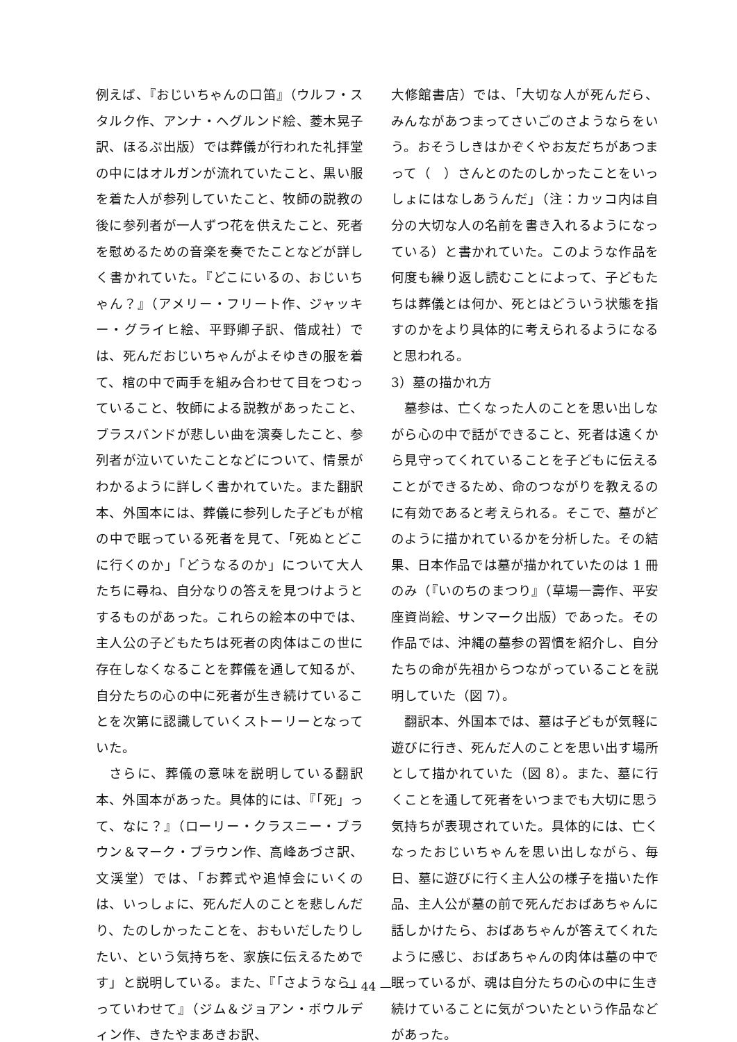例えば、『おじいちゃんの口笛』（ウルフ・スタルク作、アンナ・ヘグルンド絵、菱木晃子訳、ほるぷ出版）では葬儀が行われた礼拝堂の中にはオルガンが流れていたこと、黒い服を着た人が参列していたこと、牧師の説教の後に参列者が一人ずつ花を供えたこと、死者を慰めるための音楽を奏でたことなどが詳しく書かれていた。『どこにいるの、おじいちゃん？』（アメリー・フリート作、ジャッキー・グライヒ絵、平野卿子訳、偕成社）では、死んだおじいちゃんがよそゆきの服を着て、棺の中で両手を組み合わせて目をつむっていること、牧師による説教があったこと、ブラスバンドが悲しい曲を演奏したこと、参列者が泣いていたことなどについて、情景がわかるように詳しく書かれていた。また翻訳本、外国本には、葬儀に参列した子どもが棺の中で眠っている死者を見て、「死ぬとどこに行くのか」「どうなるのか」について大人たちに尋ね、自分なりの答えを見つけようとするものがあった。これらの絵本の中では、主人公の子どもたちは死者の肉体はこの世に存在しなくなることを葬儀を通して知るが、自分たちの心の中に死者が生き続けていることを次第に認識していくストーリーとなっていた。
さらに、葬儀の意味を説明している翻訳本、外国本があった。具体的には、『「死」って、なに？』（ローリー・クラスニー・ブラウン＆マーク・ブラウン作、高峰あづさ訳、文渓堂）では、「お葬式や追悼会にいくのは、いっしょに、死んだ人のことを悲しんだり、たのしかったことを、おもいだしたりしたい、という気持ちを、家族に伝えるためです」と説明している。また、『「さようなら」っていわせて』（ジム＆ジョアン・ボウルディン作、きたやまあきお訳、
大修館書店）では、「大切な人が死んだら、みんながあつまってさいごのさようならをいう。おそうしきはかぞくやお友だちがあつまって（　）さんとのたのしかったことをいっしょにはなしあうんだ」（注：カッコ内は自分の大切な人の名前を書き入れるようになっている）と書かれていた。このような作品を何度も繰り返し読むことによって、子どもたちは葬儀とは何か、死とはどういう状態を指すのかをより具体的に考えられるようになると思われる。
3）墓の描かれ方
墓参は、亡くなった人のことを思い出しながら心の中で話ができること、死者は遠くから見守ってくれていることを子どもに伝えることができるため、命のつながりを教えるのに有効であると考えられる。そこで、墓がどのように描かれているかを分析した。その結果、日本作品では墓が描かれていたのは 1 冊のみ（『いのちのまつり』（草場一壽作、平安座資尚絵、サンマーク出版）であった。その作品では、沖縄の墓参の習慣を紹介し、自分たちの命が先祖からつながっていることを説明していた（図 7）。
翻訳本、外国本では、墓は子どもが気軽に遊びに行き、死んだ人のことを思い出す場所として描かれていた（図 8）。また、墓に行くことを通して死者をいつまでも大切に思う気持ちが表現されていた。具体的には、亡くなったおじいちゃんを思い出しながら、毎日、墓に遊びに行く主人公の様子を描いた作品、主人公が墓の前で死んだおばあちゃんに話しかけたら、おばあちゃんが答えてくれたように感じ、おばあちゃんの肉体は墓の中で眠っているが、魂は自分たちの心の中に生き続けていることに気がついたという作品などがあった。
— 44 —